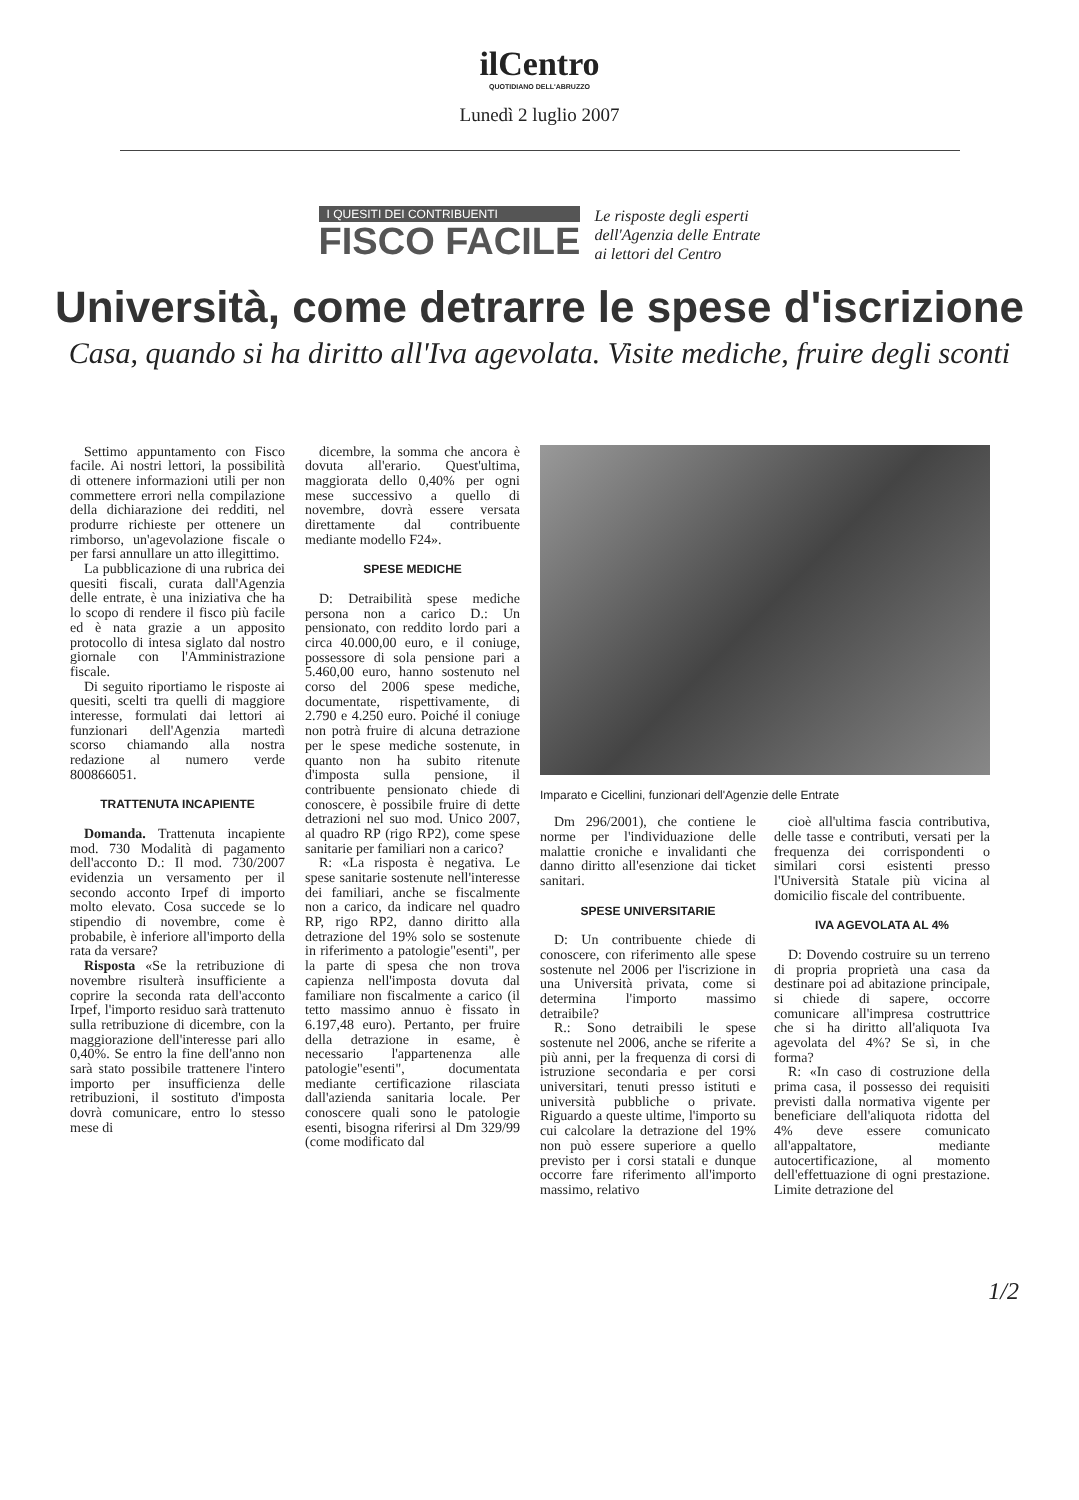ilCentro
QUOTIDIANO DELL'ABRUZZO
Lunedì 2 luglio 2007
I QUESITI DEI CONTRIBUENTI
FISCO FACILE
Le risposte degli esperti
dell'Agenzia delle Entrate
ai lettori del Centro
Università, come detrarre le spese d'iscrizione
Casa, quando si ha diritto all'Iva agevolata. Visite mediche, fruire degli sconti
Settimo appuntamento con Fisco facile. Ai nostri lettori, la possibilità di ottenere informazioni utili per non commettere errori nella compilazione della dichiarazione dei redditi, nel produrre richieste per ottenere un rimborso, un'agevolazione fiscale o per farsi annullare un atto illegittimo.
La pubblicazione di una rubrica dei quesiti fiscali, curata dall'Agenzia delle entrate, è una iniziativa che ha lo scopo di rendere il fisco più facile ed è nata grazie a un apposito protocollo di intesa siglato dal nostro giornale con l'Amministrazione fiscale.
Di seguito riportiamo le risposte ai quesiti, scelti tra quelli di maggiore interesse, formulati dai lettori ai funzionari dell'Agenzia martedì scorso chiamando alla nostra redazione al numero verde 800866051.
TRATTENUTA INCAPIENTE
Domanda. Trattenuta incapiente mod. 730 Modalità di pagamento dell'acconto D.: Il mod. 730/2007 evidenzia un versamento per il secondo acconto Irpef di importo molto elevato. Cosa succede se lo stipendio di novembre, come è probabile, è inferiore all'importo della rata da versare?
Risposta «Se la retribuzione di novembre risulterà insufficiente a coprire la seconda rata dell'acconto Irpef, l'importo residuo sarà trattenuto sulla retribuzione di dicembre, con la maggiorazione dell'interesse pari allo 0,40%. Se entro la fine dell'anno non sarà stato possibile trattenere l'intero importo per insufficienza delle retribuzioni, il sostituto d'imposta dovrà comunicare, entro lo stesso mese di
dicembre, la somma che ancora è dovuta all'erario. Quest'ultima, maggiorata dello 0,40% per ogni mese successivo a quello di novembre, dovrà essere versata direttamente dal contribuente mediante modello F24».
SPESE MEDICHE
D: Detraibilità spese mediche persona non a carico D.: Un pensionato, con reddito lordo pari a circa 40.000,00 euro, e il coniuge, possessore di sola pensione pari a 5.460,00 euro, hanno sostenuto nel corso del 2006 spese mediche, documentate, rispettivamente, di 2.790 e 4.250 euro. Poiché il coniuge non potrà fruire di alcuna detrazione per le spese mediche sostenute, in quanto non ha subito ritenute d'imposta sulla pensione, il contribuente pensionato chiede di conoscere, è possibile fruire di dette detrazioni nel suo mod. Unico 2007, al quadro RP (rigo RP2), come spese sanitarie per familiari non a carico?
R: «La risposta è negativa. Le spese sanitarie sostenute nell'interesse dei familiari, anche se fiscalmente non a carico, da indicare nel quadro RP, rigo RP2, danno diritto alla detrazione del 19% solo se sostenute in riferimento a patologie"esenti", per la parte di spesa che non trova capienza nell'imposta dovuta dal familiare non fiscalmente a carico (il tetto massimo annuo è fissato in 6.197,48 euro). Pertanto, per fruire della detrazione in esame, è necessario l'appartenenza alle patologie"esenti", documentata mediante certificazione rilasciata dall'azienda sanitaria locale. Per conoscere quali sono le patologie esenti, bisogna riferirsi al Dm 329/99 (come modificato dal
Imparato e Cicellini, funzionari dell'Agenzie delle Entrate
Dm 296/2001), che contiene le norme per l'individuazione delle malattie croniche e invalidanti che danno diritto all'esenzione dai ticket sanitari.
SPESE UNIVERSITARIE
D: Un contribuente chiede di conoscere, con riferimento alle spese sostenute nel 2006 per l'iscrizione in una Università privata, come si determina l'importo massimo detraibile?
R.: Sono detraibili le spese sostenute nel 2006, anche se riferite a più anni, per la frequenza di corsi di istruzione secondaria e per corsi universitari, tenuti presso istituti e università pubbliche o private. Riguardo a queste ultime, l'importo su cui calcolare la detrazione del 19% non può essere superiore a quello previsto per i corsi statali e dunque occorre fare riferimento all'importo massimo, relativo
cioè all'ultima fascia contributiva, delle tasse e contributi, versati per la frequenza dei corrispondenti o similari corsi esistenti presso l'Università Statale più vicina al domicilio fiscale del contribuente.
IVA AGEVOLATA AL 4%
D: Dovendo costruire su un terreno di propria proprietà una casa da destinare poi ad abitazione principale, si chiede di sapere, occorre comunicare all'impresa costruttrice che si ha diritto all'aliquota Iva agevolata del 4%? Se sì, in che forma?
R: «In caso di costruzione della prima casa, il possesso dei requisiti previsti dalla normativa vigente per beneficiare dell'aliquota ridotta del 4% deve essere comunicato all'appaltatore, mediante autocertificazione, al momento dell'effettuazione di ogni prestazione. Limite detrazione del
1/2